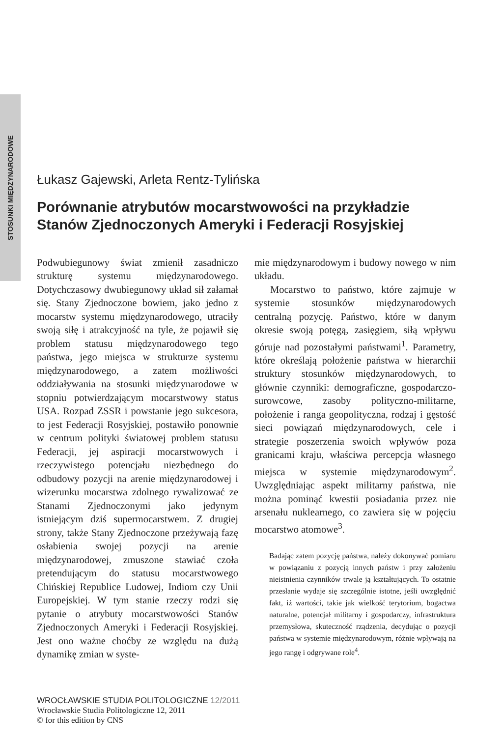STOSUNKI MIĘDZYNARODOWE
Łukasz Gajewski, Arleta Rentz-Tylińska
Porównanie atrybutów mocarstwowości na przykładzie Stanów Zjednoczonych Ameryki i Federacji Rosyjskiej
Podwubiegunowy świat zmienił zasadniczo strukturę systemu międzynarodowego. Dotychczasowy dwubiegunowy układ sił załamał się. Stany Zjednoczone bowiem, jako jedno z mocarstw systemu międzynarodowego, utraciły swoją siłę i atrakcyjność na tyle, że pojawił się problem statusu międzynarodowego tego państwa, jego miejsca w strukturze systemu międzynarodowego, a zatem możliwości oddziaływania na stosunki międzynarodowe w stopniu potwierdzającym mocarstwowy status USA. Rozpad ZSSR i powstanie jego sukcesora, to jest Federacji Rosyjskiej, postawiło ponownie w centrum polityki światowej problem statusu Federacji, jej aspiracji mocarstwowych i rzeczywistego potencjału niezbędnego do odbudowy pozycji na arenie międzynarodowej i wizerunku mocarstwa zdolnego rywalizować ze Stanami Zjednoczonymi jako jedynym istniejącym dziś supermocarstwem. Z drugiej strony, także Stany Zjednoczone przeżywają fazę osłabienia swojej pozycji na arenie międzynarodowej, zmuszone stawiać czoła pretendującym do statusu mocarstwowego Chińskiej Republice Ludowej, Indiom czy Unii Europejskiej. W tym stanie rzeczy rodzi się pytanie o atrybuty mocarstwowości Stanów Zjednoczonych Ameryki i Federacji Rosyjskiej. Jest ono ważne choćby ze względu na dużą dynamikę zmian w syste-
mie międzynarodowym i budowy nowego w nim układu.
Mocarstwo to państwo, które zajmuje w systemie stosunków międzynarodowych centralną pozycję. Państwo, które w danym okresie swoją potęgą, zasięgiem, siłą wpływu góruje nad pozostałymi państwami<sup>1</sup>. Parametry, które określają położenie państwa w hierarchii struktury stosunków międzynarodowych, to głównie czynniki: demograficzne, gospodarczo-surowcowe, zasoby polityczno-militarne, położenie i ranga geopolityczna, rodzaj i gęstość sieci powiązań międzynarodowych, cele i strategie poszerzenia swoich wpływów poza granicami kraju, właściwa percepcja własnego miejsca w systemie międzynarodowym<sup>2</sup>. Uwzględniając aspekt militarny państwa, nie można pominąć kwestii posiadania przez nie arsenału nuklearnego, co zawiera się w pojęciu mocarstwo atomowe<sup>3</sup>.
Badając zatem pozycję państwa, należy dokonywać pomiaru w powiązaniu z pozycją innych państw i przy założeniu nieistnienia czynników trwale ją kształtujących. To ostatnie przesłanie wydaje się szczególnie istotne, jeśli uwzględnić fakt, iż wartości, takie jak wielkość terytorium, bogactwa naturalne, potencjał militarny i gospodarczy, infrastruktura przemysłowa, skuteczność rządzenia, decydując o pozycji państwa w systemie międzynarodowym, różnie wpływają na jego rangę i odgrywane role<sup>4</sup>.
WROCŁAWSKIE STUDIA POLITOLOGICZNE 12/2011
Wrocławskie Studia Politologiczne 12, 2011
© for this edition by CNS